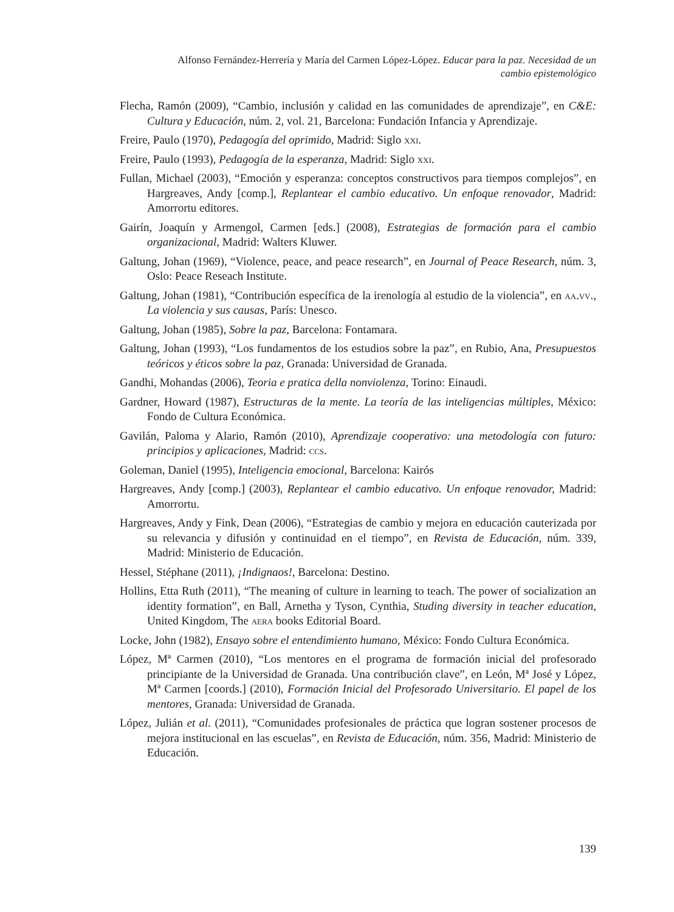Alfonso Fernández-Herrería y María del Carmen López-López. Educar para la paz. Necesidad de un cambio epistemológico
Flecha, Ramón (2009), “Cambio, inclusión y calidad en las comunidades de aprendizaje”, en C&E: Cultura y Educación, núm. 2, vol. 21, Barcelona: Fundación Infancia y Aprendizaje.
Freire, Paulo (1970), Pedagogía del oprimido, Madrid: Siglo xxi.
Freire, Paulo (1993), Pedagogía de la esperanza, Madrid: Siglo xxi.
Fullan, Michael (2003), “Emoción y esperanza: conceptos constructivos para tiempos complejos”, en Hargreaves, Andy [comp.], Replantear el cambio educativo. Un enfoque renovador, Madrid: Amorrortu editores.
Gairín, Joaquín y Armengol, Carmen [eds.] (2008), Estrategias de formación para el cambio organizacional, Madrid: Walters Kluwer.
Galtung, Johan (1969), “Violence, peace, and peace research”, en Journal of Peace Research, núm. 3, Oslo: Peace Reseach Institute.
Galtung, Johan (1981), “Contribución específica de la irenología al estudio de la violencia”, en aa.vv., La violencia y sus causas, París: Unesco.
Galtung, Johan (1985), Sobre la paz, Barcelona: Fontamara.
Galtung, Johan (1993), “Los fundamentos de los estudios sobre la paz”, en Rubio, Ana, Presupuestos teóricos y éticos sobre la paz, Granada: Universidad de Granada.
Gandhi, Mohandas (2006), Teoria e pratica della nonviolenza, Torino: Einaudi.
Gardner, Howard (1987), Estructuras de la mente. La teoría de las inteligencias múltiples, México: Fondo de Cultura Económica.
Gavilán, Paloma y Alario, Ramón (2010), Aprendizaje cooperativo: una metodología con futuro: principios y aplicaciones, Madrid: ccs.
Goleman, Daniel (1995), Inteligencia emocional, Barcelona: Kairós
Hargreaves, Andy [comp.] (2003), Replantear el cambio educativo. Un enfoque renovador, Madrid: Amorrortu.
Hargreaves, Andy y Fink, Dean (2006), “Estrategias de cambio y mejora en educación cauterizada por su relevancia y difusión y continuidad en el tiempo”, en Revista de Educación, núm. 339, Madrid: Ministerio de Educación.
Hessel, Stéphane (2011), ¡Indignaos!, Barcelona: Destino.
Hollins, Etta Ruth (2011), “The meaning of culture in learning to teach. The power of socialization an identity formation”, en Ball, Arnetha y Tyson, Cynthia, Studing diversity in teacher education, United Kingdom, The aera books Editorial Board.
Locke, John (1982), Ensayo sobre el entendimiento humano, México: Fondo Cultura Económica.
López, Mª Carmen (2010), “Los mentores en el programa de formación inicial del profesorado principiante de la Universidad de Granada. Una contribución clave”, en León, Mª José y López, Mª Carmen [coords.] (2010), Formación Inicial del Profesorado Universitario. El papel de los mentores, Granada: Universidad de Granada.
López, Julián et al. (2011), “Comunidades profesionales de práctica que logran sostener procesos de mejora institucional en las escuelas”, en Revista de Educación, núm. 356, Madrid: Ministerio de Educación.
139